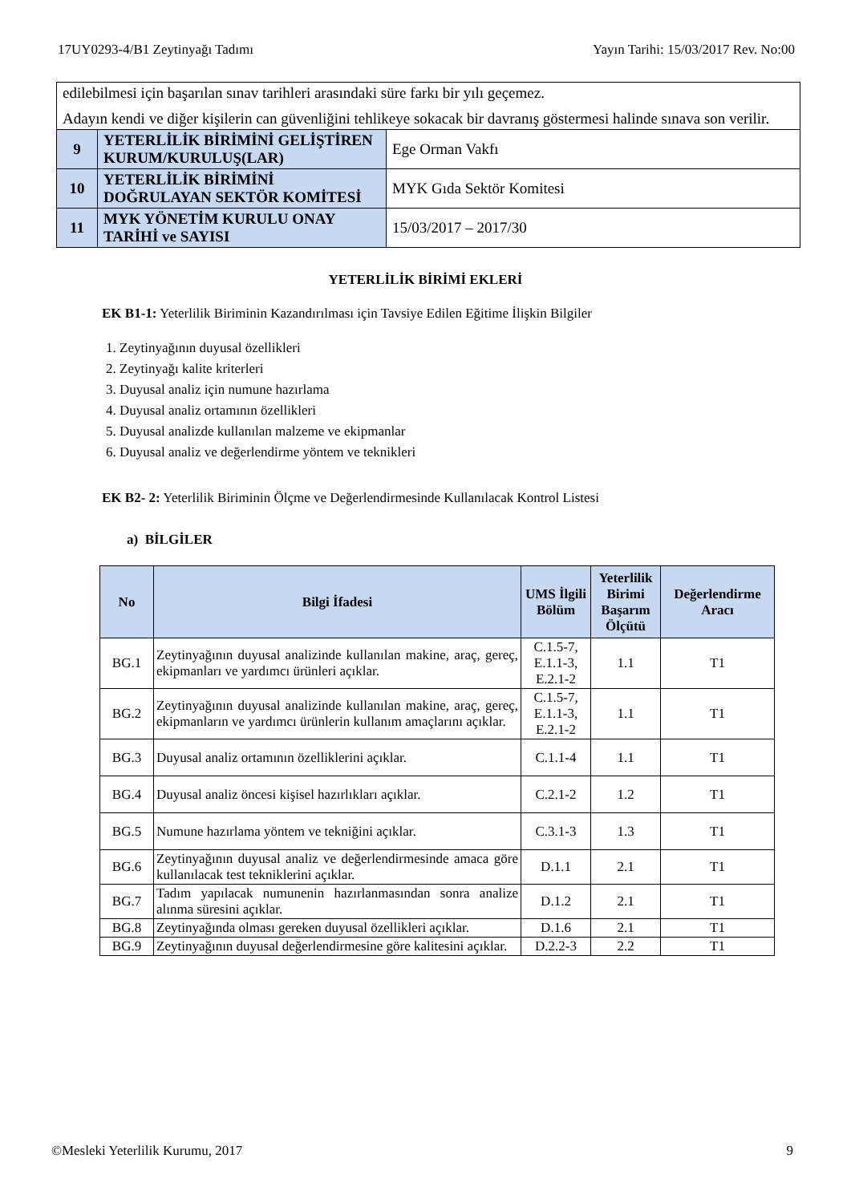17UY0293-4/B1 Zeytinyağı Tadımı Yayın Tarihi: 15/03/2017 Rev. No:00
| edilebilmesi için başarılan sınav tarihleri arasındaki süre farkı bir yılı geçemez. Adayın kendi ve diğer kişilerin can güvenliğini tehlikeye sokacak bir davranış göstermesi halinde sınava son verilir. | | |
| 9 | YETERLİLİK BİRİMİNİ GELİŞTİREN KURUM/KURULUŞ(LAR) | Ege Orman Vakfı |
| 10 | YETERLİLİK BİRİMİNİ DOĞRULAYAN SEKTÖR KOMİTESİ | MYK Gıda Sektör Komitesi |
| 11 | MYK YÖNETİM KURULU ONAY TARİHİ ve SAYISI | 15/03/2017 – 2017/30 |
YETERLİLİK BİRİMİ EKLERİ
EK B1-1: Yeterlilik Biriminin Kazandırılması için Tavsiye Edilen Eğitime İlişkin Bilgiler
1. Zeytinyağının duyusal özellikleri
2. Zeytinyağı kalite kriterleri
3. Duyusal analiz için numune hazırlama
4. Duyusal analiz ortamının özellikleri
5. Duyusal analizde kullanılan malzeme ve ekipmanlar
6. Duyusal analiz ve değerlendirme yöntem ve teknikleri
EK B2- 2: Yeterlilik Biriminin Ölçme ve Değerlendirmesinde Kullanılacak Kontrol Listesi
a) BİLGİLER
| No | Bilgi İfadesi | UMS İlgili Bölüm | Yeterlilik Birimi Başarım Ölçütü | Değerlendirme Aracı |
| --- | --- | --- | --- | --- |
| BG.1 | Zeytinyağının duyusal analizinde kullanılan makine, araç, gereç, ekipmanları ve yardımcı ürünleri açıklar. | C.1.5-7, E.1.1-3, E.2.1-2 | 1.1 | T1 |
| BG.2 | Zeytinyağının duyusal analizinde kullanılan makine, araç, gereç, ekipmanların ve yardımcı ürünlerin kullanım amaçlarını açıklar. | C.1.5-7, E.1.1-3, E.2.1-2 | 1.1 | T1 |
| BG.3 | Duyusal analiz ortamının özelliklerini açıklar. | C.1.1-4 | 1.1 | T1 |
| BG.4 | Duyusal analiz öncesi kişisel hazırlıkları açıklar. | C.2.1-2 | 1.2 | T1 |
| BG.5 | Numune hazırlama yöntem ve tekniğini açıklar. | C.3.1-3 | 1.3 | T1 |
| BG.6 | Zeytinyağının duyusal analiz ve değerlendirmesinde amaca göre kullanılacak test tekniklerini açıklar. | D.1.1 | 2.1 | T1 |
| BG.7 | Tadım yapılacak numunenin hazırlanmasından sonra analize alınma süresini açıklar. | D.1.2 | 2.1 | T1 |
| BG.8 | Zeytinyağında olması gereken duyusal özellikleri açıklar. | D.1.6 | 2.1 | T1 |
| BG.9 | Zeytinyağının duyusal değerlendirmesine göre kalitesini açıklar. | D.2.2-3 | 2.2 | T1 |
©Mesleki Yeterlilik Kurumu, 2017 9